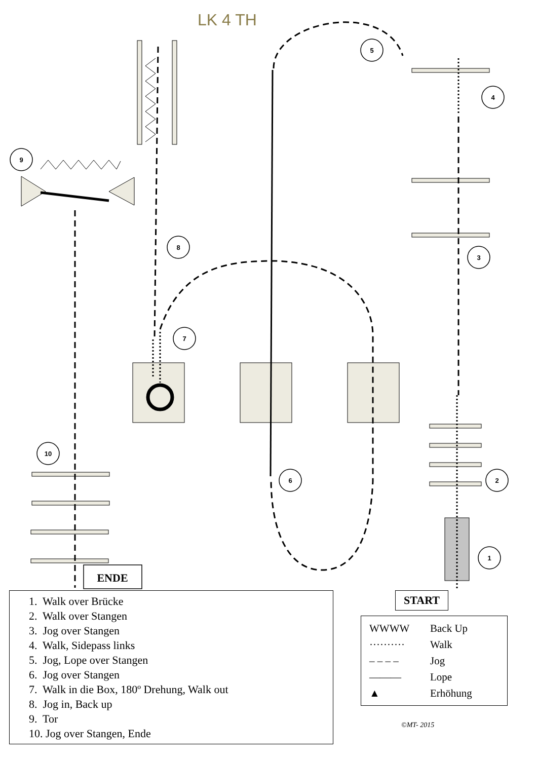LK 4 TH
1
2
3
4
5
6
7
8
9
10
ENDE
1. Walk over Brücke
2. Walk over Stangen
3. Jog over Stangen
4. Walk, Sidepass links
5. Jog, Lope over Stangen
6. Jog over Stangen
7. Walk in die Box, 180º Drehung, Walk out
8. Jog in, Back up
9. Tor
10. Jog over Stangen, Ende
START
WWWW Back Up
·········· Walk
– – – – Jog
——— Lope
▲ Erhöhung
©MT- 2015